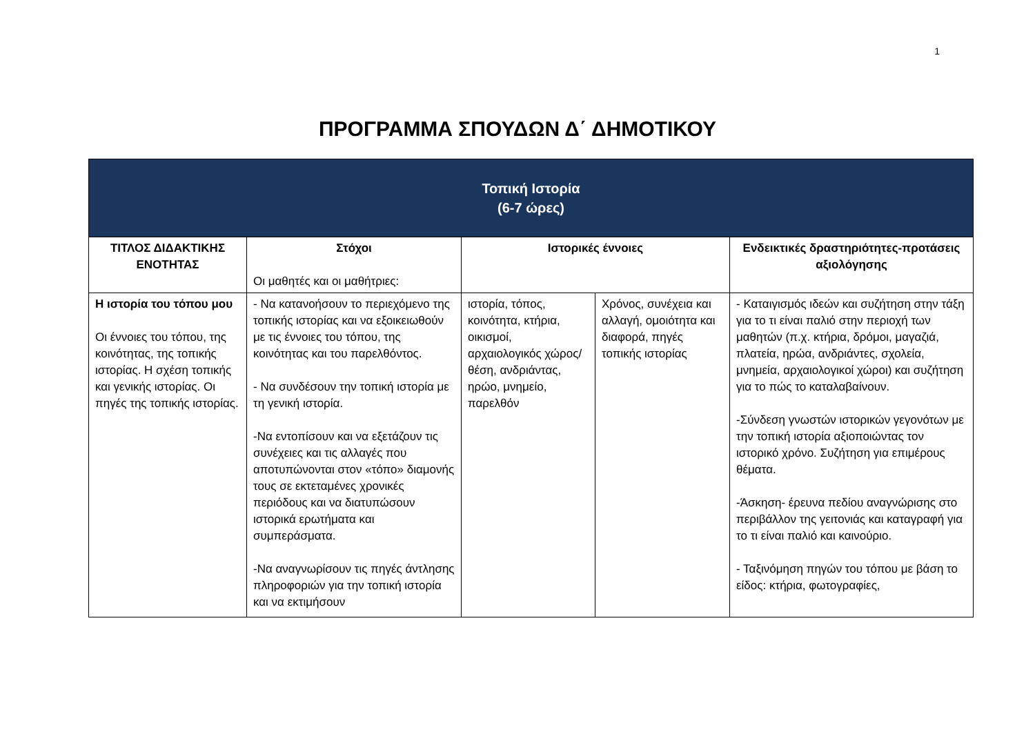1
ΠΡΟΓΡΑΜΜΑ ΣΠΟΥΔΩΝ Δ΄ ΔΗΜΟΤΙΚΟΥ
| Τοπική Ιστορία (6-7 ώρες) | | | | |
| --- | --- | --- | --- | --- |
| ΤΙΤΛΟΣ ΔΙΔΑΚΤΙΚΗΣ ΕΝΟΤΗΤΑΣ | Στόχοι Οι μαθητές και οι μαθήτριες: | Ιστορικές έννοιες | | Ενδεικτικές δραστηριότητες-προτάσεις αξιολόγησης |
| Η ιστορία του τόπου μου Οι έννοιες του τόπου, της κοινότητας, της τοπικής ιστορίας. Η σχέση τοπικής και γενικής ιστορίας. Οι πηγές της τοπικής ιστορίας. | - Να κατανοήσουν το περιεχόμενο της τοπικής ιστορίας και να εξοικειωθούν με τις έννοιες του τόπου, της κοινότητας και του παρελθόντος. - Να συνδέσουν την τοπική ιστορία με τη γενική ιστορία. -Να εντοπίσουν και να εξετάζουν τις συνέχειες και τις αλλαγές που αποτυπώνονται στον «τόπο» διαμονής τους σε εκτεταμένες χρονικές περιόδους και να διατυπώσουν ιστορικά ερωτήματα και συμπεράσματα. -Να αναγνωρίσουν τις πηγές άντλησης πληροφοριών για την τοπική ιστορία και να εκτιμήσουν | ιστορία, τόπος, κοινότητα, κτήρια, οικισμοί, αρχαιολογικός χώρος/θέση, ανδριάντας, ηρώο, μνημείο, παρελθόν | Χρόνος, συνέχεια και αλλαγή, ομοιότητα και διαφορά, πηγές τοπικής ιστορίας | - Καταιγισμός ιδεών και συζήτηση στην τάξη για το τι είναι παλιό στην περιοχή των μαθητών (π.χ. κτήρια, δρόμοι, μαγαζιά, πλατεία, ηρώα, ανδριάντες, σχολεία, μνημεία, αρχαιολογικοί χώροι) και συζήτηση για το πώς το καταλαβαίνουν. -Σύνδεση γνωστών ιστορικών γεγονότων με την τοπική ιστορία αξιοποιώντας τον ιστορικό χρόνο. Συζήτηση για επιμέρους θέματα. -Άσκηση- έρευνα πεδίου αναγνώρισης στο περιβάλλον της γειτονιάς και καταγραφή για το τι είναι παλιό και καινούριο. - Ταξινόμηση πηγών του τόπου με βάση το είδος: κτήρια, φωτογραφίες, |